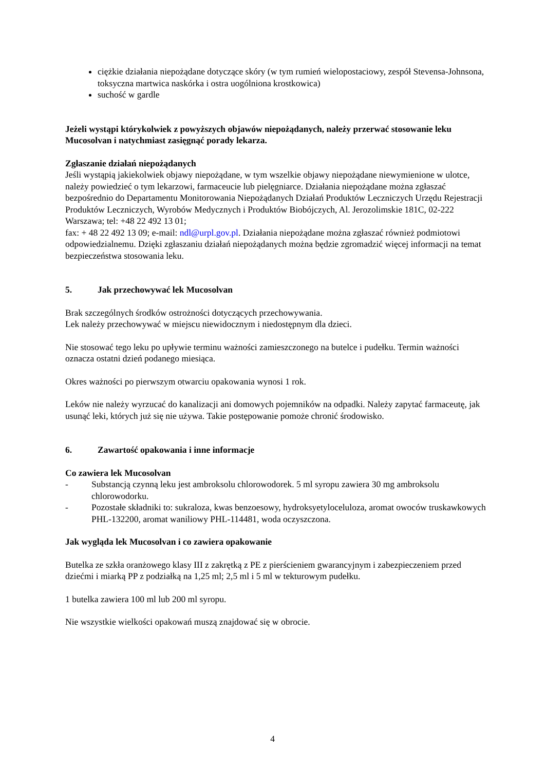ciężkie działania niepożądane dotyczące skóry (w tym rumień wielopostaciowy, zespół Stevensa-Johnsona, toksyczna martwica naskórka i ostra uogólniona krostkowica)
suchość w gardle
Jeżeli wystąpi którykolwiek z powyższych objawów niepożądanych, należy przerwać stosowanie leku Mucosolvan i natychmiast zasięgnąć porady lekarza.
Zgłaszanie działań niepożądanych
Jeśli wystąpią jakiekolwiek objawy niepożądane, w tym wszelkie objawy niepożądane niewymienione w ulotce, należy powiedzieć o tym lekarzowi, farmaceucie lub pielęgniarce. Działania niepożądane można zgłaszać bezpośrednio do Departamentu Monitorowania Niepożądanych Działań Produktów Leczniczych Urzędu Rejestracji Produktów Leczniczych, Wyrobów Medycznych i Produktów Biobójczych, Al. Jerozolimskie 181C, 02-222 Warszawa; tel: +48 22 492 13 01;
fax: + 48 22 492 13 09; e-mail: ndl@urpl.gov.pl. Działania niepożądane można zgłaszać również podmiotowi odpowiedzialnemu. Dzięki zgłaszaniu działań niepożądanych można będzie zgromadzić więcej informacji na temat bezpieczeństwa stosowania leku.
5. Jak przechowywać lek Mucosolvan
Brak szczególnych środków ostrożności dotyczących przechowywania.
Lek należy przechowywać w miejscu niewidocznym i niedostępnym dla dzieci.
Nie stosować tego leku po upływie terminu ważności zamieszczonego na butelce i pudełku. Termin ważności oznacza ostatni dzień podanego miesiąca.
Okres ważności po pierwszym otwarciu opakowania wynosi 1 rok.
Leków nie należy wyrzucać do kanalizacji ani domowych pojemników na odpadki. Należy zapytać farmaceutę, jak usunąć leki, których już się nie używa. Takie postępowanie pomoże chronić środowisko.
6. Zawartość opakowania i inne informacje
Co zawiera lek Mucosolvan
- Substancją czynną leku jest ambroksolu chlorowodorek. 5 ml syropu zawiera 30 mg ambroksolu chlorowodorku.
- Pozostałe składniki to: sukraloza, kwas benzoesowy, hydroksyetyloceluloza, aromat owoców truskawkowych PHL-132200, aromat waniliowy PHL-114481, woda oczyszczona.
Jak wygląda lek Mucosolvan i co zawiera opakowanie
Butelka ze szkła oranżowego klasy III z zakrętką z PE z pierścieniem gwarancyjnym i zabezpieczeniem przed dziećmi i miarką PP z podziałką na 1,25 ml; 2,5 ml i 5 ml w tekturowym pudełku.
1 butelka zawiera 100 ml lub 200 ml syropu.
Nie wszystkie wielkości opakowań muszą znajdować się w obrocie.
4